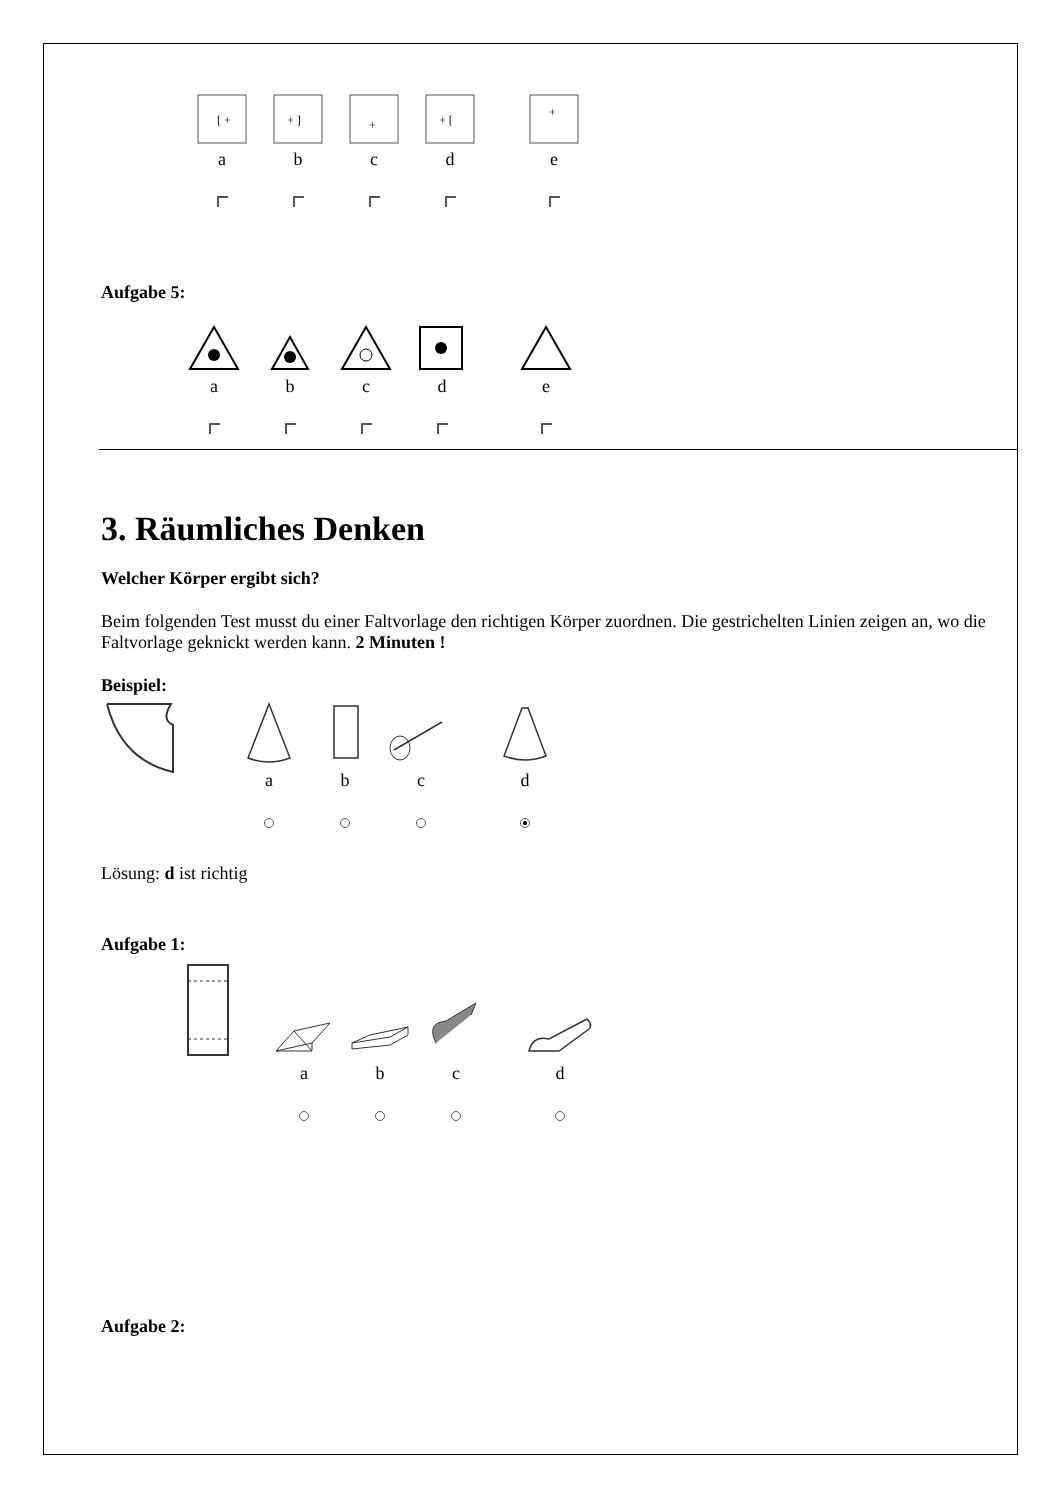[ +
a
+ ]
b
+
c
+ [
d
+
e
Aufgabe 5:
a
b
c
d
e
3. Räumliches Denken
Welcher Körper ergibt sich?
Beim folgenden Test musst du einer Faltvorlage den richtigen Körper zuordnen. Die gestrichelten Linien zeigen an, wo die Faltvorlage geknickt werden kann. 2 Minuten !
Beispiel:
a
b
c
d
Lösung: d ist richtig
Aufgabe 1:
a
b
c
d
Aufgabe 2: